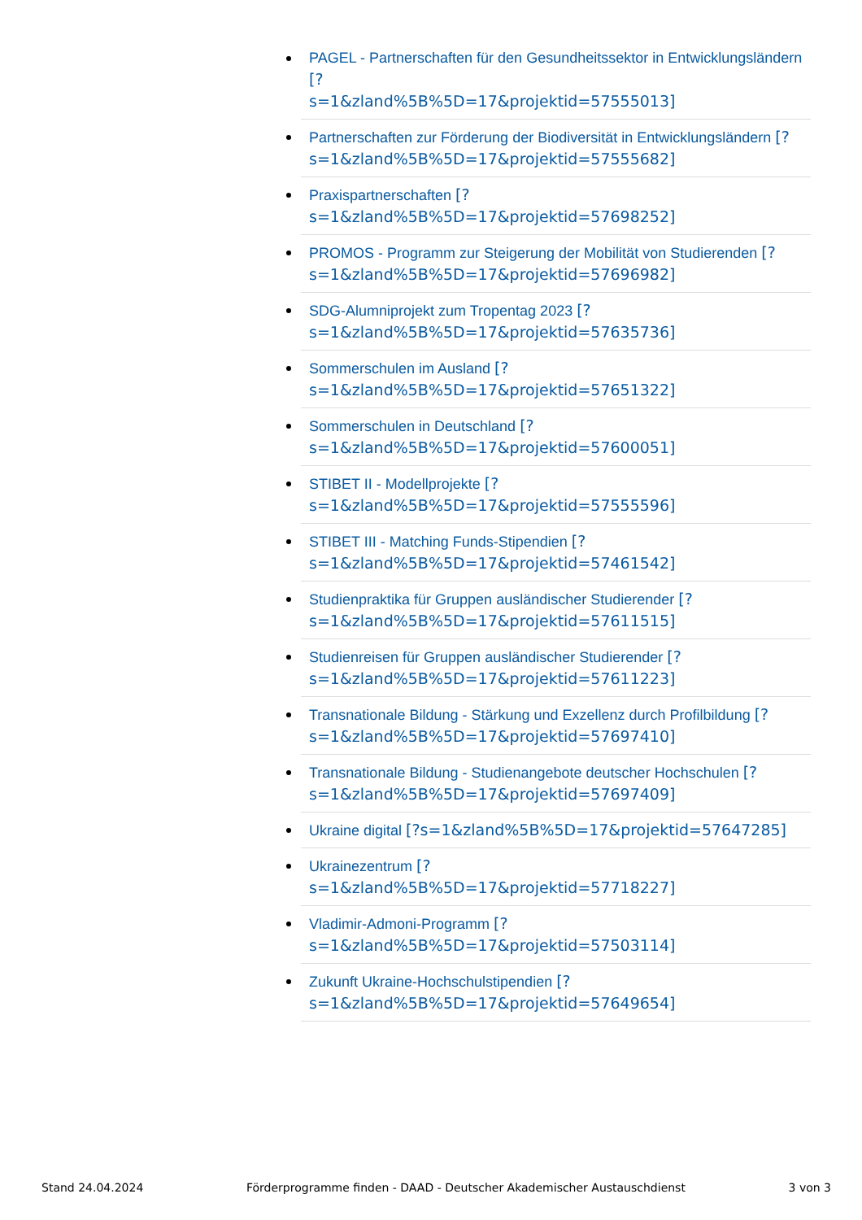PAGEL - Partnerschaften für den Gesundheitssektor in Entwicklungsländern [?
s=1&zland%5B%5D=17&projektid=57555013]
Partnerschaften zur Förderung der Biodiversität in Entwicklungsländern [?
s=1&zland%5B%5D=17&projektid=57555682]
Praxispartnerschaften [?
s=1&zland%5B%5D=17&projektid=57698252]
PROMOS - Programm zur Steigerung der Mobilität von Studierenden [?
s=1&zland%5B%5D=17&projektid=57696982]
SDG-Alumniprojekt zum Tropentag 2023 [?
s=1&zland%5B%5D=17&projektid=57635736]
Sommerschulen im Ausland [?
s=1&zland%5B%5D=17&projektid=57651322]
Sommerschulen in Deutschland [?
s=1&zland%5B%5D=17&projektid=57600051]
STIBET II - Modellprojekte [?
s=1&zland%5B%5D=17&projektid=57555596]
STIBET III - Matching Funds-Stipendien [?
s=1&zland%5B%5D=17&projektid=57461542]
Studienpraktika für Gruppen ausländischer Studierender [?
s=1&zland%5B%5D=17&projektid=57611515]
Studienreisen für Gruppen ausländischer Studierender [?
s=1&zland%5B%5D=17&projektid=57611223]
Transnationale Bildung - Stärkung und Exzellenz durch Profilbildung [?
s=1&zland%5B%5D=17&projektid=57697410]
Transnationale Bildung - Studienangebote deutscher Hochschulen [?
s=1&zland%5B%5D=17&projektid=57697409]
Ukraine digital [?s=1&zland%5B%5D=17&projektid=57647285]
Ukrainezentrum [?
s=1&zland%5B%5D=17&projektid=57718227]
Vladimir-Admoni-Programm [?
s=1&zland%5B%5D=17&projektid=57503114]
Zukunft Ukraine-Hochschulstipendien [?
s=1&zland%5B%5D=17&projektid=57649654]
Stand 24.04.2024 Förderprogramme finden - DAAD - Deutscher Akademischer Austauschdienst 3 von 3